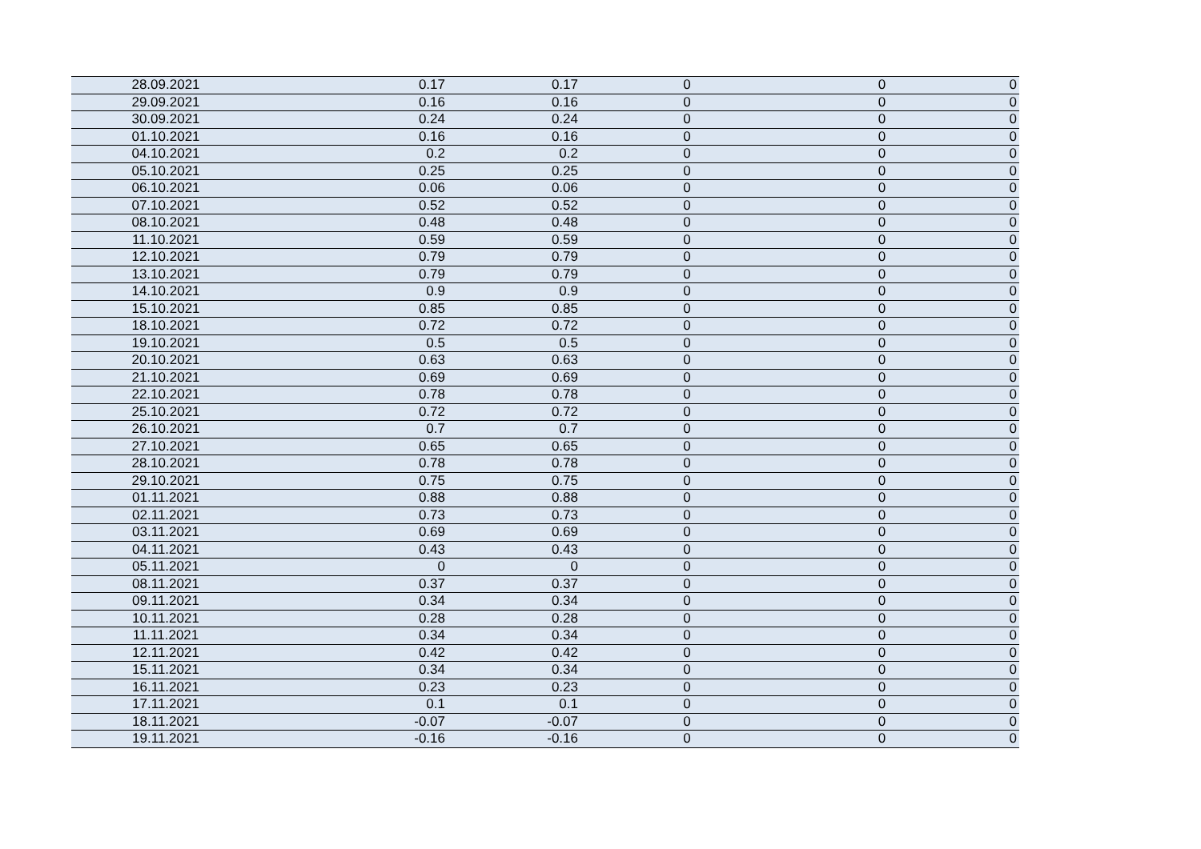| 28.09.2021 | 0.17 | 0.17 | 0 | 0 | 0 |
| 29.09.2021 | 0.16 | 0.16 | 0 | 0 | 0 |
| 30.09.2021 | 0.24 | 0.24 | 0 | 0 | 0 |
| 01.10.2021 | 0.16 | 0.16 | 0 | 0 | 0 |
| 04.10.2021 | 0.2 | 0.2 | 0 | 0 | 0 |
| 05.10.2021 | 0.25 | 0.25 | 0 | 0 | 0 |
| 06.10.2021 | 0.06 | 0.06 | 0 | 0 | 0 |
| 07.10.2021 | 0.52 | 0.52 | 0 | 0 | 0 |
| 08.10.2021 | 0.48 | 0.48 | 0 | 0 | 0 |
| 11.10.2021 | 0.59 | 0.59 | 0 | 0 | 0 |
| 12.10.2021 | 0.79 | 0.79 | 0 | 0 | 0 |
| 13.10.2021 | 0.79 | 0.79 | 0 | 0 | 0 |
| 14.10.2021 | 0.9 | 0.9 | 0 | 0 | 0 |
| 15.10.2021 | 0.85 | 0.85 | 0 | 0 | 0 |
| 18.10.2021 | 0.72 | 0.72 | 0 | 0 | 0 |
| 19.10.2021 | 0.5 | 0.5 | 0 | 0 | 0 |
| 20.10.2021 | 0.63 | 0.63 | 0 | 0 | 0 |
| 21.10.2021 | 0.69 | 0.69 | 0 | 0 | 0 |
| 22.10.2021 | 0.78 | 0.78 | 0 | 0 | 0 |
| 25.10.2021 | 0.72 | 0.72 | 0 | 0 | 0 |
| 26.10.2021 | 0.7 | 0.7 | 0 | 0 | 0 |
| 27.10.2021 | 0.65 | 0.65 | 0 | 0 | 0 |
| 28.10.2021 | 0.78 | 0.78 | 0 | 0 | 0 |
| 29.10.2021 | 0.75 | 0.75 | 0 | 0 | 0 |
| 01.11.2021 | 0.88 | 0.88 | 0 | 0 | 0 |
| 02.11.2021 | 0.73 | 0.73 | 0 | 0 | 0 |
| 03.11.2021 | 0.69 | 0.69 | 0 | 0 | 0 |
| 04.11.2021 | 0.43 | 0.43 | 0 | 0 | 0 |
| 05.11.2021 | 0 | 0 | 0 | 0 | 0 |
| 08.11.2021 | 0.37 | 0.37 | 0 | 0 | 0 |
| 09.11.2021 | 0.34 | 0.34 | 0 | 0 | 0 |
| 10.11.2021 | 0.28 | 0.28 | 0 | 0 | 0 |
| 11.11.2021 | 0.34 | 0.34 | 0 | 0 | 0 |
| 12.11.2021 | 0.42 | 0.42 | 0 | 0 | 0 |
| 15.11.2021 | 0.34 | 0.34 | 0 | 0 | 0 |
| 16.11.2021 | 0.23 | 0.23 | 0 | 0 | 0 |
| 17.11.2021 | 0.1 | 0.1 | 0 | 0 | 0 |
| 18.11.2021 | -0.07 | -0.07 | 0 | 0 | 0 |
| 19.11.2021 | -0.16 | -0.16 | 0 | 0 | 0 |